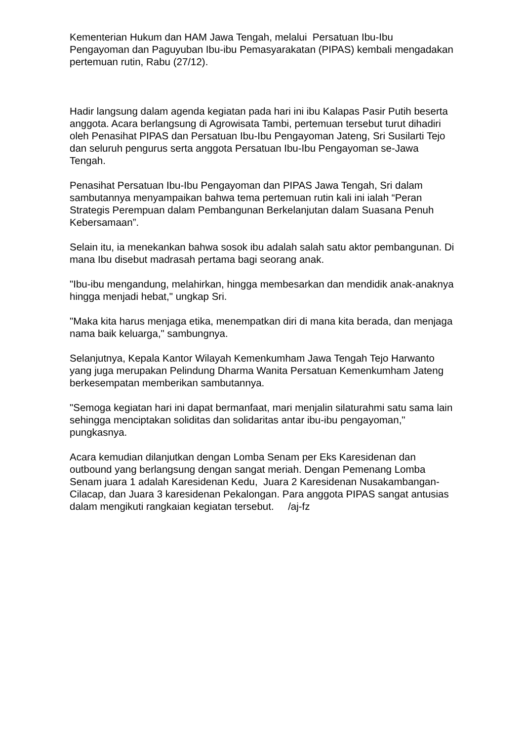Kementerian Hukum dan HAM Jawa Tengah, melalui Persatuan Ibu-Ibu Pengayoman dan Paguyuban Ibu-ibu Pemasyarakatan (PIPAS) kembali mengadakan pertemuan rutin, Rabu (27/12).
Hadir langsung dalam agenda kegiatan pada hari ini ibu Kalapas Pasir Putih beserta anggota. Acara berlangsung di Agrowisata Tambi, pertemuan tersebut turut dihadiri oleh Penasihat PIPAS dan Persatuan Ibu-Ibu Pengayoman Jateng, Sri Susilarti Tejo dan seluruh pengurus serta anggota Persatuan Ibu-Ibu Pengayoman se-Jawa Tengah.
Penasihat Persatuan Ibu-Ibu Pengayoman dan PIPAS Jawa Tengah, Sri dalam sambutannya menyampaikan bahwa tema pertemuan rutin kali ini ialah “Peran Strategis Perempuan dalam Pembangunan Berkelanjutan dalam Suasana Penuh Kebersamaan”.
Selain itu, ia menekankan bahwa sosok ibu adalah salah satu aktor pembangunan. Di mana Ibu disebut madrasah pertama bagi seorang anak.
"Ibu-ibu mengandung, melahirkan, hingga membesarkan dan mendidik anak-anaknya hingga menjadi hebat," ungkap Sri.
"Maka kita harus menjaga etika, menempatkan diri di mana kita berada, dan menjaga nama baik keluarga," sambungnya.
Selanjutnya, Kepala Kantor Wilayah Kemenkumham Jawa Tengah Tejo Harwanto yang juga merupakan Pelindung Dharma Wanita Persatuan Kemenkumham Jateng berkesempatan memberikan sambutannya.
"Semoga kegiatan hari ini dapat bermanfaat, mari menjalin silaturahmi satu sama lain sehingga menciptakan soliditas dan solidaritas antar ibu-ibu pengayoman," pungkasnya.
Acara kemudian dilanjutkan dengan Lomba Senam per Eks Karesidenan dan outbound yang berlangsung dengan sangat meriah. Dengan Pemenang Lomba Senam juara 1 adalah Karesidenan Kedu, Juara 2 Karesidenan Nusakambangan-Cilacap, dan Juara 3 karesidenan Pekalongan. Para anggota PIPAS sangat antusias dalam mengikuti rangkaian kegiatan tersebut. /aj-fz